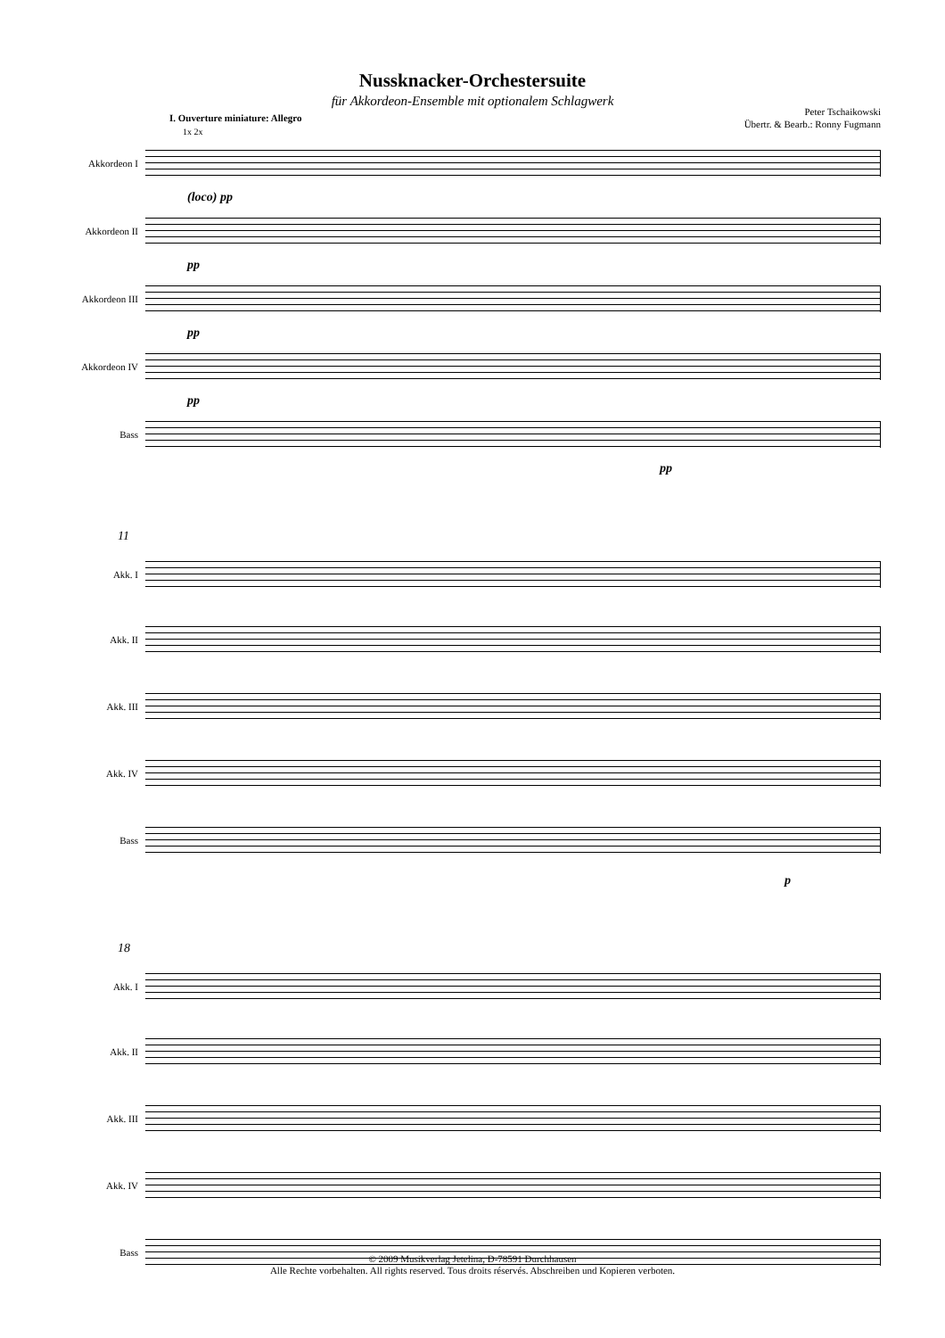Nussknacker-Orchestersuite
für Akkordeon-Ensemble mit optionalem Schlagwerk
Peter Tschaikowski
Übertr. & Bearb.: Ronny Fugmann
I. Ouverture miniature: Allegro
1x 2x
Akkordeon I
(loco) pp
Akkordeon II
pp
Akkordeon III
pp
Akkordeon IV
pp
Bass
pp
11
Akk. I
Akk. II
Akk. III
Akk. IV
Bass
p
18
Akk. I
Akk. II
Akk. III
Akk. IV
Bass
© 2009 Musikverlag Jetelina, D-78591 Durchhausen
Alle Rechte vorbehalten. All rights reserved. Tous droits réservés. Abschreiben und Kopieren verboten.